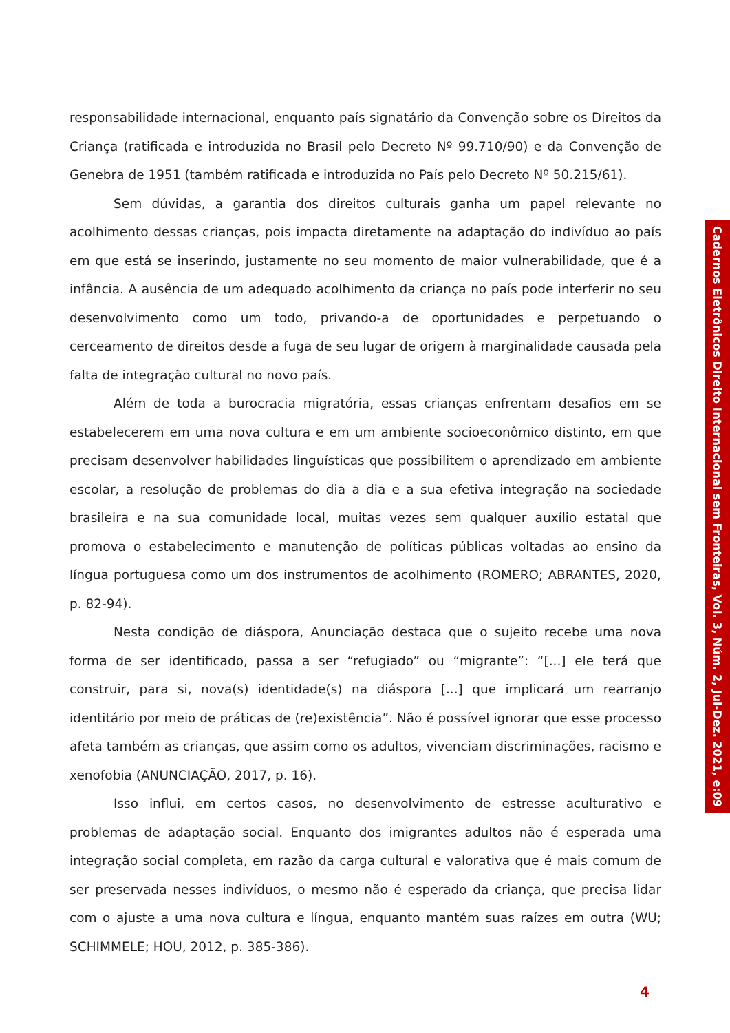responsabilidade internacional, enquanto país signatário da Convenção sobre os Direitos da Criança (ratificada e introduzida no Brasil pelo Decreto Nº 99.710/90) e da Convenção de Genebra de 1951 (também ratificada e introduzida no País pelo Decreto Nº 50.215/61).
Sem dúvidas, a garantia dos direitos culturais ganha um papel relevante no acolhimento dessas crianças, pois impacta diretamente na adaptação do indivíduo ao país em que está se inserindo, justamente no seu momento de maior vulnerabilidade, que é a infância. A ausência de um adequado acolhimento da criança no país pode interferir no seu desenvolvimento como um todo, privando-a de oportunidades e perpetuando o cerceamento de direitos desde a fuga de seu lugar de origem à marginalidade causada pela falta de integração cultural no novo país.
Além de toda a burocracia migratória, essas crianças enfrentam desafios em se estabelecerem em uma nova cultura e em um ambiente socioeconômico distinto, em que precisam desenvolver habilidades linguísticas que possibilitem o aprendizado em ambiente escolar, a resolução de problemas do dia a dia e a sua efetiva integração na sociedade brasileira e na sua comunidade local, muitas vezes sem qualquer auxílio estatal que promova o estabelecimento e manutenção de políticas públicas voltadas ao ensino da língua portuguesa como um dos instrumentos de acolhimento (ROMERO; ABRANTES, 2020, p. 82-94).
Nesta condição de diáspora, Anunciação destaca que o sujeito recebe uma nova forma de ser identificado, passa a ser “refugiado” ou “migrante”: “[...] ele terá que construir, para si, nova(s) identidade(s) na diáspora [...] que implicará um rearranjo identitário por meio de práticas de (re)existência”. Não é possível ignorar que esse processo afeta também as crianças, que assim como os adultos, vivenciam discriminações, racismo e xenofobia (ANUNCIAÇÃO, 2017, p. 16).
Isso influi, em certos casos, no desenvolvimento de estresse aculturativo e problemas de adaptação social. Enquanto dos imigrantes adultos não é esperada uma integração social completa, em razão da carga cultural e valorativa que é mais comum de ser preservada nesses indivíduos, o mesmo não é esperado da criança, que precisa lidar com o ajuste a uma nova cultura e língua, enquanto mantém suas raízes em outra (WU; SCHIMMELE; HOU, 2012, p. 385-386).
Cadernos Eletrônicos Direito Internacional sem Fronteiras, Vol. 3, Núm. 2, Jul-Dez. 2021, e:09
4